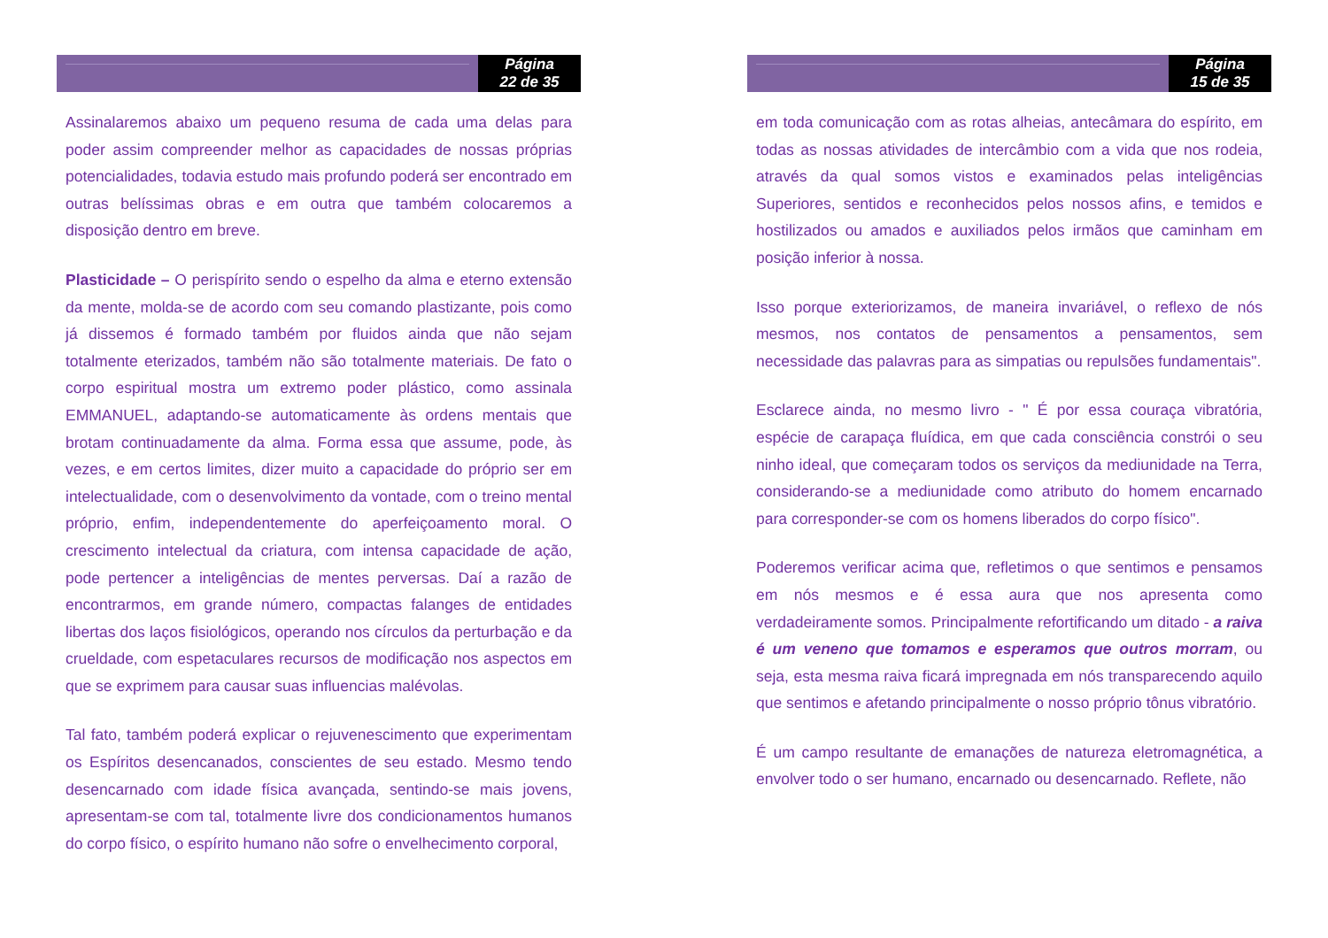Página
22 de 35
Assinalaremos abaixo um pequeno resuma de cada uma delas para poder assim compreender melhor as capacidades de nossas próprias potencialidades, todavia estudo mais profundo poderá ser encontrado em outras belíssimas obras e em outra que também colocaremos a disposição dentro em breve.
Plasticidade – O perispírito sendo o espelho da alma e eterno extensão da mente, molda-se de acordo com seu comando plastizante, pois como já dissemos é formado também por fluidos ainda que não sejam totalmente eterizados, também não são totalmente materiais. De fato o corpo espiritual mostra um extremo poder plástico, como assinala EMMANUEL, adaptando-se automaticamente às ordens mentais que brotam continuadamente da alma. Forma essa que assume, pode, às vezes, e em certos limites, dizer muito a capacidade do próprio ser em intelectualidade, com o desenvolvimento da vontade, com o treino mental próprio, enfim, independentemente do aperfeiçoamento moral. O crescimento intelectual da criatura, com intensa capacidade de ação, pode pertencer a inteligências de mentes perversas. Daí a razão de encontrarmos, em grande número, compactas falanges de entidades libertas dos laços fisiológicos, operando nos círculos da perturbação e da crueldade, com espetaculares recursos de modificação nos aspectos em que se exprimem para causar suas influencias malévolas.
Tal fato, também poderá explicar o rejuvenescimento que experimentam os Espíritos desencanados, conscientes de seu estado. Mesmo tendo desencarnado com idade física avançada, sentindo-se mais jovens, apresentam-se com tal, totalmente livre dos condicionamentos humanos do corpo físico, o espírito humano não sofre o envelhecimento corporal,
Página
15 de 35
em toda comunicação com as rotas alheias, antecâmara do espírito, em todas as nossas atividades de intercâmbio com a vida que nos rodeia, através da qual somos vistos e examinados pelas inteligências Superiores, sentidos e reconhecidos pelos nossos afins, e temidos e hostilizados ou amados e auxiliados pelos irmãos que caminham em posição inferior à nossa.
Isso porque exteriorizamos, de maneira invariável, o reflexo de nós mesmos, nos contatos de pensamentos a pensamentos, sem necessidade das palavras para as simpatias ou repulsões fundamentais".
Esclarece ainda, no mesmo livro - " É por essa couraça vibratória, espécie de carapaça fluídica, em que cada consciência constrói o seu ninho ideal, que começaram todos os serviços da mediunidade na Terra, considerando-se a mediunidade como atributo do homem encarnado para corresponder-se com os homens liberados do corpo físico".
Poderemos verificar acima que, refletimos o que sentimos e pensamos em nós mesmos e é essa aura que nos apresenta como verdadeiramente somos. Principalmente refortificando um ditado - a raiva é um veneno que tomamos e esperamos que outros morram, ou seja, esta mesma raiva ficará impregnada em nós transparecendo aquilo que sentimos e afetando principalmente o nosso próprio tônus vibratório.
É um campo resultante de emanações de natureza eletromagnética, a envolver todo o ser humano, encarnado ou desencarnado. Reflete, não